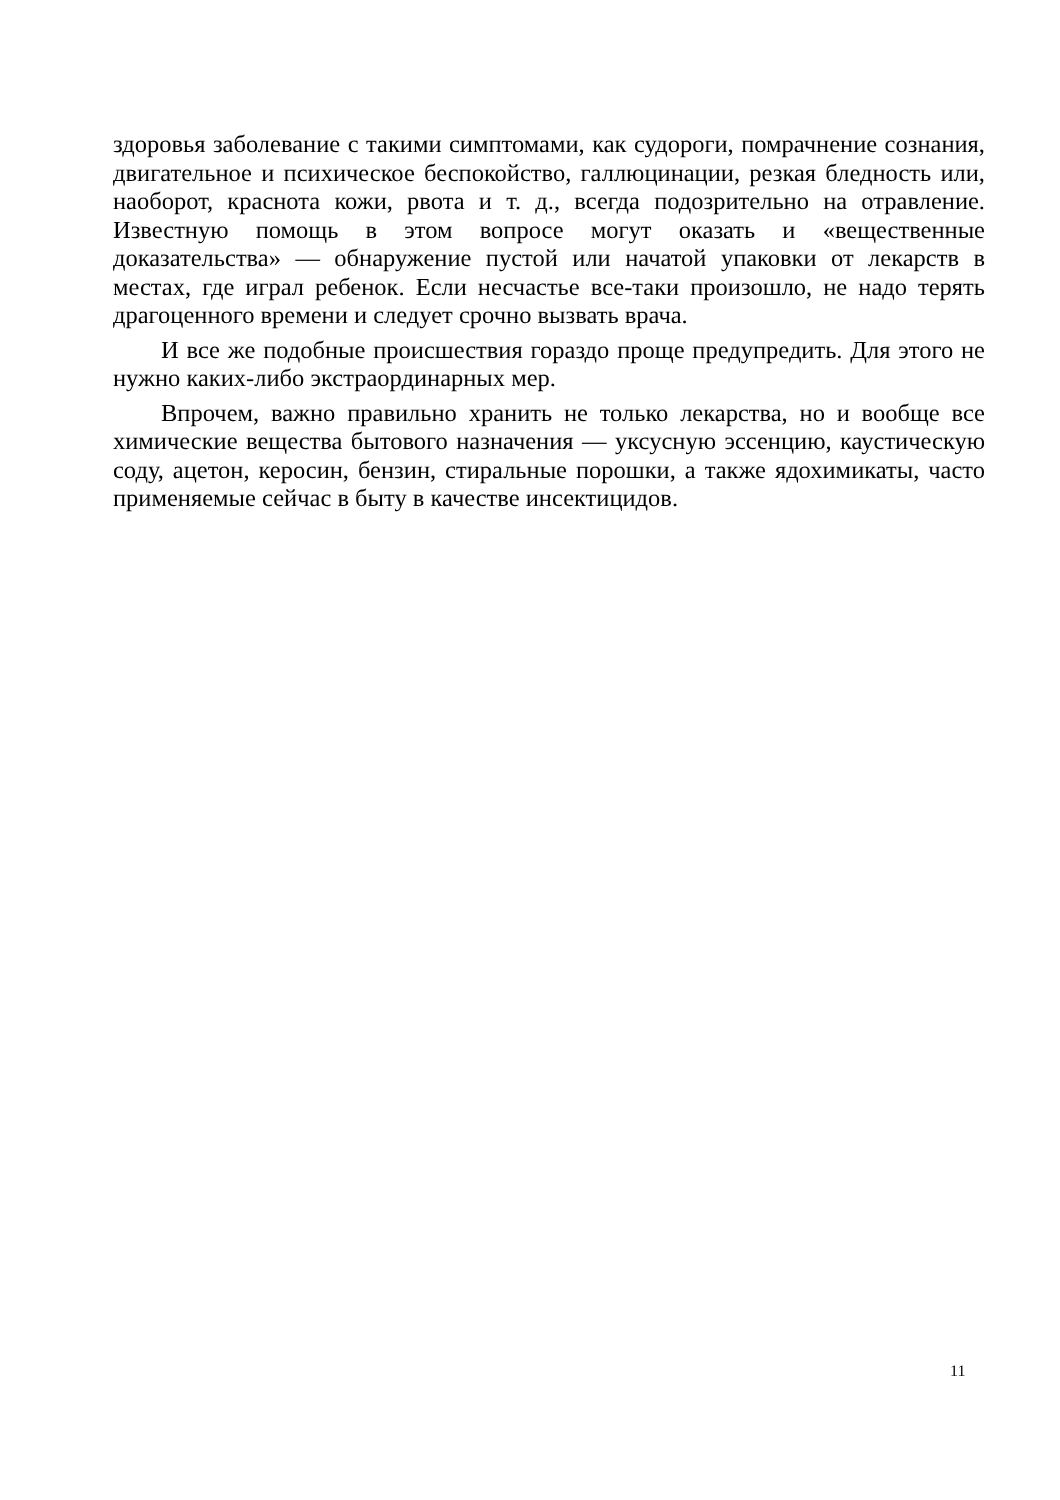здоровья заболевание с такими симптомами, как судороги, помрачнение сознания, двигательное и психическое беспокойство, галлюцинации, резкая бледность или, наоборот, краснота кожи, рвота и т. д., всегда подозрительно на отравление. Известную помощь в этом вопросе могут оказать и «вещественные доказательства» — обнаружение пустой или начатой упаковки от лекарств в местах, где играл ребенок. Если несчастье все-таки произошло, не надо терять драгоценного времени и следует срочно вызвать врача.
И все же подобные происшествия гораздо проще предупредить. Для этого не нужно каких-либо экстраординарных мер.
Впрочем, важно правильно хранить не только лекарства, но и вообще все химические вещества бытового назначения — уксусную эссенцию, каустическую соду, ацетон, керосин, бензин, стиральные порошки, а также ядохимикаты, часто применяемые сейчас в быту в качестве инсектицидов.
11